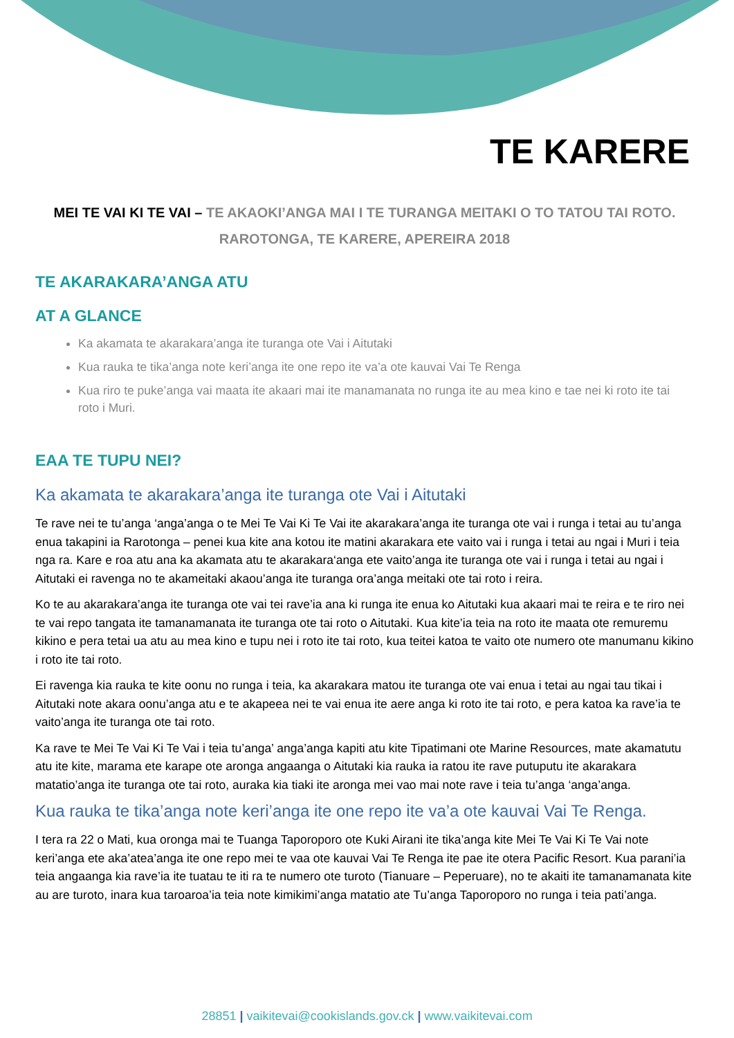TE KARERE
MEI TE VAI KI TE VAI – TE AKAOKI’ANGA MAI I TE TURANGA MEITAKI O TO TATOU TAI ROTO. RAROTONGA, TE KARERE, APEREIRA 2018
TE AKARAKARA’ANGA ATU
AT A GLANCE
Ka akamata te akarakara’anga ite turanga ote Vai i Aitutaki
Kua rauka te tika’anga note keri’anga ite one repo ite va’a ote kauvai Vai Te Renga
Kua riro te puke’anga vai maata ite akaari mai ite manamanata no runga ite au mea kino e tae nei ki roto ite tai roto i Muri.
EAA TE TUPU NEI?
Ka akamata te akarakara’anga ite turanga ote Vai i Aitutaki
Te rave nei te tu’anga ‘anga’anga o te Mei Te Vai Ki Te Vai ite akarakara’anga ite turanga ote vai i runga i tetai au tu’anga enua takapini ia Rarotonga – penei kua kite ana kotou ite matini akarakara ete vaito vai i runga i tetai au ngai i Muri i teia nga ra. Kare e roa atu ana ka akamata atu te akarakara‘anga ete vaito’anga ite turanga ote vai i runga i tetai au ngai i Aitutaki ei ravenga no te akameitaki akaou’anga ite turanga ora’anga meitaki ote tai roto i reira.
Ko te au akarakara’anga ite turanga ote vai tei rave’ia ana ki runga ite enua ko Aitutaki kua akaari mai te reira e te riro nei te vai repo tangata ite tamanamanata ite turanga ote tai roto o Aitutaki. Kua kite’ia teia na roto ite maata ote remuremu kikino e pera tetai ua atu au mea kino e tupu nei i roto ite tai roto, kua teitei katoa te vaito ote numero ote manumanu kikino i roto ite tai roto.
Ei ravenga kia rauka te kite oonu no runga i teia, ka akarakara matou ite turanga ote vai enua i tetai au ngai tau tikai i Aitutaki note akara oonu’anga atu e te akapeea nei te vai enua ite aere anga ki roto ite tai roto, e pera katoa ka rave’ia te vaito’anga ite turanga ote tai roto.
Ka rave te Mei Te Vai Ki Te Vai i teia tu’anga’ anga’anga kapiti atu kite Tipatimani ote Marine Resources, mate akamatutu atu ite kite, marama ete karape ote aronga angaanga o Aitutaki kia rauka ia ratou ite rave putuputu ite akarakara matatio’anga ite turanga ote tai roto, auraka kia tiaki ite aronga mei vao mai note rave i teia tu’anga ‘anga’anga.
Kua rauka te tika’anga note keri’anga ite one repo ite va’a ote kauvai Vai Te Renga.
I tera ra 22 o Mati, kua oronga mai te Tuanga Taporoporo ote Kuki Airani ite tika’anga kite Mei Te Vai Ki Te Vai note keri’anga ete aka’atea’anga ite one repo mei te vaa ote kauvai Vai Te Renga ite pae ite otera Pacific Resort. Kua parani’ia teia angaanga kia rave’ia ite tuatau te iti ra te numero ote turoto (Tianuare – Peperuare), no te akaiti ite tamanamanata kite au are turoto, inara kua taroaroa’ia teia note kimikimi’anga matatio ate Tu’anga Taporoporo no runga i teia pati’anga.
28851 | vaikitevai@cookislands.gov.ck | www.vaikitevai.com